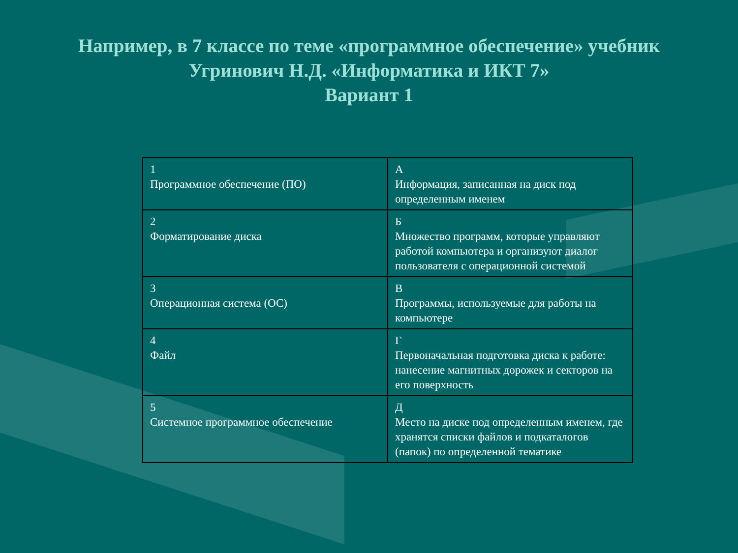Например, в 7 классе по теме «программное обеспечение» учебник
Угринович Н.Д. «Информатика и ИКТ 7»
Вариант 1
| 1 Программное обеспечение (ПО) | А Информация, записанная на диск под определенным именем |
| 2 Форматирование диска | Б Множество программ, которые управляют работой компьютера и организуют диалог пользователя с операционной системой |
| 3 Операционная система (ОС) | В Программы, используемые для работы на компьютере |
| 4 Файл | Г Первоначальная подготовка диска к работе: нанесение магнитных дорожек и секторов на его поверхность |
| 5 Системное программное обеспечение | Д Место на диске под определенным именем, где хранятся списки файлов и подкаталогов (папок) по определенной тематике |